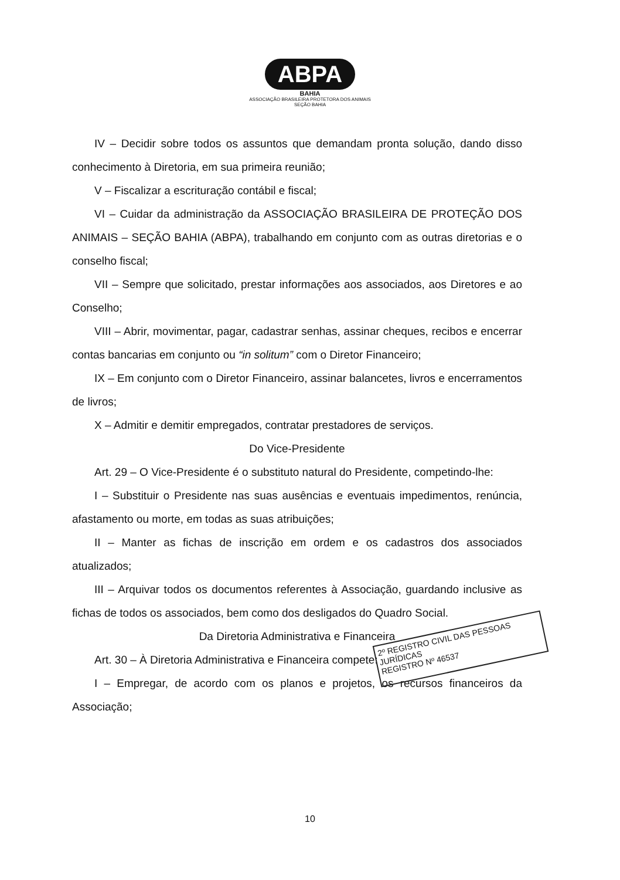ABPA
BAHIA
ASSOCIAÇÃO BRASILEIRA PROTETORA DOS ANIMAIS
SEÇÃO BAHIA
IV – Decidir sobre todos os assuntos que demandam pronta solução, dando disso conhecimento à Diretoria, em sua primeira reunião;
V – Fiscalizar a escrituração contábil e fiscal;
VI – Cuidar da administração da ASSOCIAÇÃO BRASILEIRA DE PROTEÇÃO DOS ANIMAIS – SEÇÃO BAHIA (ABPA), trabalhando em conjunto com as outras diretorias e o conselho fiscal;
VII – Sempre que solicitado, prestar informações aos associados, aos Diretores e ao Conselho;
VIII – Abrir, movimentar, pagar, cadastrar senhas, assinar cheques, recibos e encerrar contas bancarias em conjunto ou “in solitum” com o Diretor Financeiro;
IX – Em conjunto com o Diretor Financeiro, assinar balancetes, livros e encerramentos de livros;
X – Admitir e demitir empregados, contratar prestadores de serviços.
Do Vice-Presidente
Art. 29 – O Vice-Presidente é o substituto natural do Presidente, competindo-lhe:
I – Substituir o Presidente nas suas ausências e eventuais impedimentos, renúncia, afastamento ou morte, em todas as suas atribuições;
II – Manter as fichas de inscrição em ordem e os cadastros dos associados atualizados;
III – Arquivar todos os documentos referentes à Associação, guardando inclusive as fichas de todos os associados, bem como dos desligados do Quadro Social.
Da Diretoria Administrativa e Financeira
Art. 30 – À Diretoria Administrativa e Financeira compete:
I – Empregar, de acordo com os planos e projetos, os recursos financeiros da Associação;
2º REGISTRO CIVIL DAS PESSOAS JURÍDICAS
REGISTRO Nº 46537
10